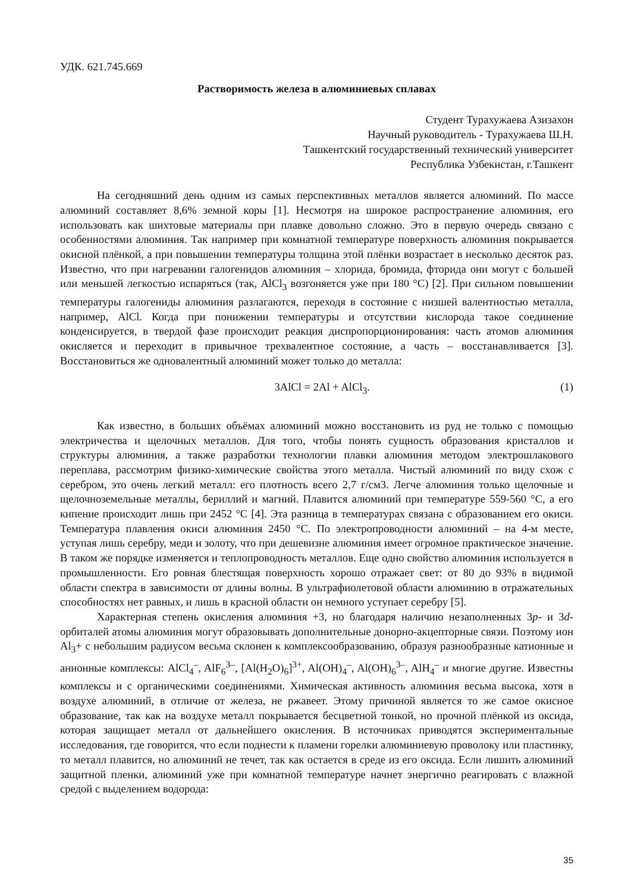УДК. 621.745.669
Растворимость железа в алюминиевых сплавах
Студент Турахужаева Азизахон
Научный руководитель - Турахужаева Ш.Н.
Ташкентский государственный технический университет
Республика Узбекистан, г.Ташкент
На сегодняшний день одним из самых перспективных металлов является алюминий. По массе алюминий составляет 8,6% земной коры [1]. Несмотря на широкое распространение алюминия, его использовать как шихтовые материалы при плавке довольно сложно. Это в первую очередь связано с особенностями алюминия. Так например при комнатной температуре поверхность алюминия покрывается окисной плёнкой, а при повышении температуры толщина этой плёнки возрастает в несколько десяток раз. Известно, что при нагревании галогенидов алюминия – хлорида, бромида, фторида они могут с большей или меньшей легкостью испаряться (так, AlCl<sub>3</sub> возгоняется уже при 180 °C) [2]. При сильном повышении температуры галогениды алюминия разлагаются, переходя в состояние с низшей валентностью металла, например, AlCl. Когда при понижении температуры и отсутствии кислорода такое соединение конденсируется, в твердой фазе происходит реакция диспропорционирования: часть атомов алюминия окисляется и переходит в привычное трехвалентное состояние, а часть – восстанавливается [3]. Восстановиться же одновалентный алюминий может только до металла:
3AlCl = 2Al + AlCl<sub>3</sub>. (1)
Как известно, в больших объёмах алюминий можно восстановить из руд не только с помощью электричества и щелочных металлов. Для того, чтобы понять сущность образования кристаллов и структуры алюминия, а также разработки технологии плавки алюминия методом электрошлакового переплава, рассмотрим физико-химические свойства этого металла. Чистый алюминий по виду схож с серебром, это очень легкий металл: его плотность всего 2,7 г/см3. Легче алюминия только щелочные и щелочноземельные металлы, бериллий и магний. Плавится алюминий при температуре 559-560 °C, а его кипение происходит лишь при 2452 °C [4]. Эта разница в температурах связана с образованием его окиси. Температура плавления окиси алюминия 2450 °C. По электропроводности алюминий – на 4-м месте, уступая лишь серебру, меди и золоту, что при дешевизне алюминия имеет огромное практическое значение. В таком же порядке изменяется и теплопроводность металлов. Еще одно свойство алюминия используется в промышленности. Его ровная блестящая поверхность хорошо отражает свет: от 80 до 93% в видимой области спектра в зависимости от длины волны. В ультрафиолетовой области алюминию в отражательных способностях нет равных, и лишь в красной области он немного уступает серебру [5].
Характерная степень окисления алюминия +3, но благодаря наличию незаполненных 3p- и 3d-орбиталей атомы алюминия могут образовывать дополнительные донорно-акцепторные связи. Поэтому ион Al<sub>3</sub>+ с небольшим радиусом весьма склонен к комплексообразованию, образуя разнообразные катионные и анионные комплексы: AlCl<sub>4</sub><sup>–</sup>, AlF<sub>6</sub><sup>3–</sup>, [Al(H<sub>2</sub>O)<sub>6</sub>]<sup>3+</sup>, Al(OH)<sub>4</sub><sup>–</sup>, Al(OH)<sub>6</sub><sup>3–</sup>, AlH<sub>4</sub><sup>–</sup> и многие другие. Известны комплексы и с органическими соединениями. Химическая активность алюминия весьма высока, хотя в воздухе алюминий, в отличие от железа, не ржавеет. Этому причиной является то же самое окисное образование, так как на воздухе металл покрывается бесцветной тонкой, но прочной плёнкой из оксида, которая защищает металл от дальнейшего окисления. В источниках приводятся экспериментальные исследования, где говорится, что если поднести к пламени горелки алюминиевую проволоку или пластинку, то металл плавится, но алюминий не течет, так как остается в среде из его оксида. Если лишить алюминий защитной пленки, алюминий уже при комнатной температуре начнет энергично реагировать с влажной средой с выделением водорода:
35